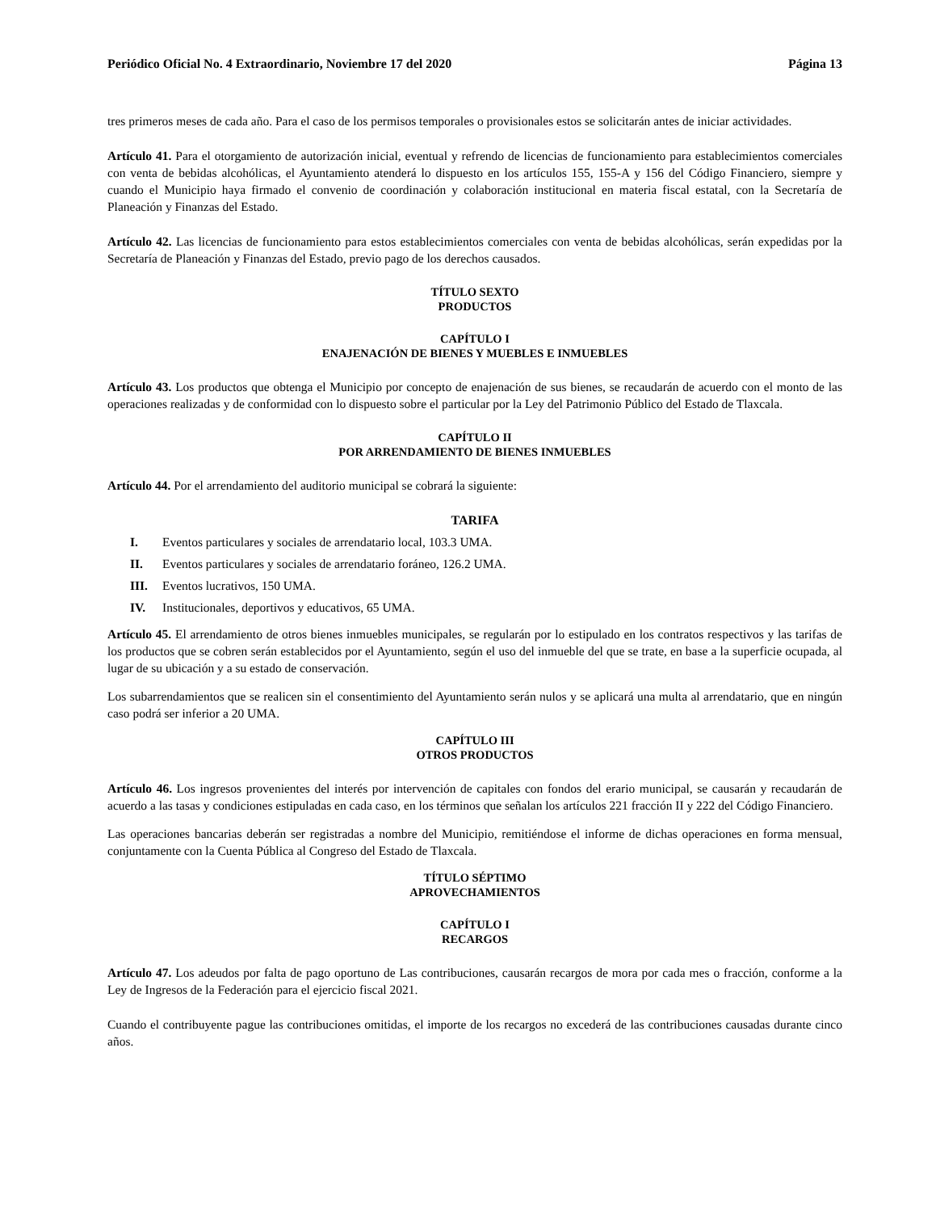Periódico Oficial No. 4 Extraordinario, Noviembre 17 del 2020 Página 13
tres primeros meses de cada año. Para el caso de los permisos temporales o provisionales estos se solicitarán antes de iniciar actividades.
Artículo 41. Para el otorgamiento de autorización inicial, eventual y refrendo de licencias de funcionamiento para establecimientos comerciales con venta de bebidas alcohólicas, el Ayuntamiento atenderá lo dispuesto en los artículos 155, 155-A y 156 del Código Financiero, siempre y cuando el Municipio haya firmado el convenio de coordinación y colaboración institucional en materia fiscal estatal, con la Secretaría de Planeación y Finanzas del Estado.
Artículo 42. Las licencias de funcionamiento para estos establecimientos comerciales con venta de bebidas alcohólicas, serán expedidas por la Secretaría de Planeación y Finanzas del Estado, previo pago de los derechos causados.
TÍTULO SEXTO
PRODUCTOS
CAPÍTULO I
ENAJENACIÓN DE BIENES Y MUEBLES E INMUEBLES
Artículo 43. Los productos que obtenga el Municipio por concepto de enajenación de sus bienes, se recaudarán de acuerdo con el monto de las operaciones realizadas y de conformidad con lo dispuesto sobre el particular por la Ley del Patrimonio Público del Estado de Tlaxcala.
CAPÍTULO II
POR ARRENDAMIENTO DE BIENES INMUEBLES
Artículo 44. Por el arrendamiento del auditorio municipal se cobrará la siguiente:
TARIFA
I. Eventos particulares y sociales de arrendatario local, 103.3 UMA.
II. Eventos particulares y sociales de arrendatario foráneo, 126.2 UMA.
III. Eventos lucrativos, 150 UMA.
IV. Institucionales, deportivos y educativos, 65 UMA.
Artículo 45. El arrendamiento de otros bienes inmuebles municipales, se regularán por lo estipulado en los contratos respectivos y las tarifas de los productos que se cobren serán establecidos por el Ayuntamiento, según el uso del inmueble del que se trate, en base a la superficie ocupada, al lugar de su ubicación y a su estado de conservación.
Los subarrendamientos que se realicen sin el consentimiento del Ayuntamiento serán nulos y se aplicará una multa al arrendatario, que en ningún caso podrá ser inferior a 20 UMA.
CAPÍTULO III
OTROS PRODUCTOS
Artículo 46. Los ingresos provenientes del interés por intervención de capitales con fondos del erario municipal, se causarán y recaudarán de acuerdo a las tasas y condiciones estipuladas en cada caso, en los términos que señalan los artículos 221 fracción II y 222 del Código Financiero.
Las operaciones bancarias deberán ser registradas a nombre del Municipio, remitiéndose el informe de dichas operaciones en forma mensual, conjuntamente con la Cuenta Pública al Congreso del Estado de Tlaxcala.
TÍTULO SÉPTIMO
APROVECHAMIENTOS
CAPÍTULO I
RECARGOS
Artículo 47. Los adeudos por falta de pago oportuno de Las contribuciones, causarán recargos de mora por cada mes o fracción, conforme a la Ley de Ingresos de la Federación para el ejercicio fiscal 2021.
Cuando el contribuyente pague las contribuciones omitidas, el importe de los recargos no excederá de las contribuciones causadas durante cinco años.